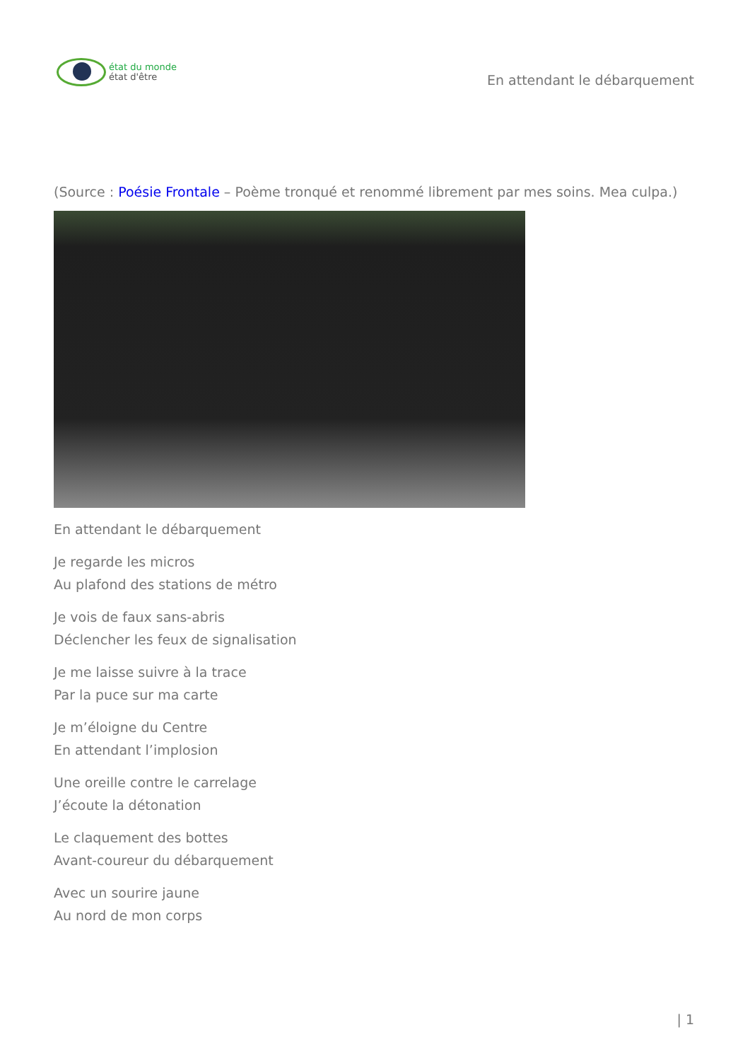état du monde
état d'être
En attendant le débarquement
(Source : Poésie Frontale – Poème tronqué et renommé librement par mes soins. Mea culpa.)
En attendant le débarquement
Je regarde les micros
Au plafond des stations de métro
Je vois de faux sans-abris
Déclencher les feux de signalisation
Je me laisse suivre à la trace
Par la puce sur ma carte
Je m’éloigne du Centre
En attendant l’implosion
Une oreille contre le carrelage
J’écoute la détonation
Le claquement des bottes
Avant-coureur du débarquement
Avec un sourire jaune
Au nord de mon corps
| 1